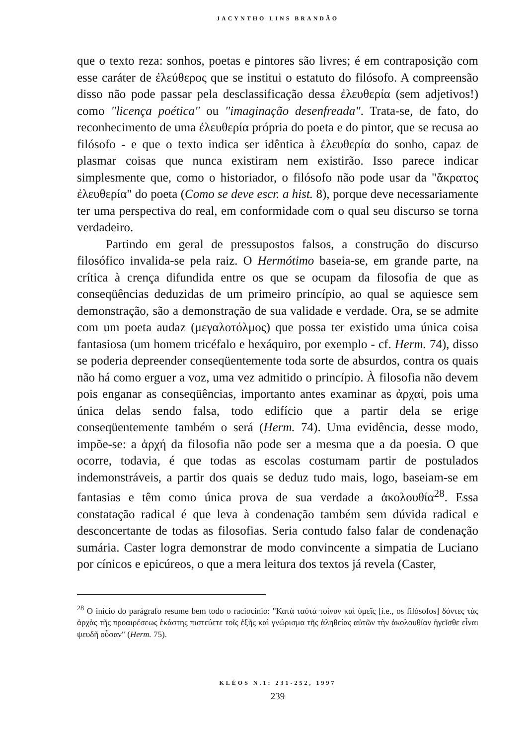JACYNTHO LINS BRANDÃO
que o texto reza: sonhos, poetas e pintores são livres; é em contraposição com esse caráter de ἐλεύθερος que se institui o estatuto do filósofo. A compreensão disso não pode passar pela desclassificação dessa ἐλευθερία (sem adjetivos!) como "licença poética" ou "imaginação desenfreada". Trata-se, de fato, do reconhecimento de uma ἐλευθερία própria do poeta e do pintor, que se recusa ao filósofo - e que o texto indica ser idêntica à ἐλευθερία do sonho, capaz de plasmar coisas que nunca existiram nem existirão. Isso parece indicar simplesmente que, como o historiador, o filósofo não pode usar da "ἄκρατος ἐλευθερία" do poeta (Como se deve escr. a hist. 8), porque deve necessariamente ter uma perspectiva do real, em conformidade com o qual seu discurso se torna verdadeiro.
Partindo em geral de pressupostos falsos, a construção do discurso filosófico invalida-se pela raiz. O Hermótimo baseia-se, em grande parte, na crítica à crença difundida entre os que se ocupam da filosofia de que as conseqüências deduzidas de um primeiro princípio, ao qual se aquiesce sem demonstração, são a demonstração de sua validade e verdade. Ora, se se admite com um poeta audaz (μεγαλοτόλμος) que possa ter existido uma única coisa fantasiosa (um homem tricéfalo e hexáquiro, por exemplo - cf. Herm. 74), disso se poderia depreender conseqüentemente toda sorte de absurdos, contra os quais não há como erguer a voz, uma vez admitido o princípio. À filosofia não devem pois enganar as conseqüências, importanto antes examinar as ἀρχαί, pois uma única delas sendo falsa, todo edifício que a partir dela se erige conseqüentemente também o será (Herm. 74). Uma evidência, desse modo, impõe-se: a ἀρχή da filosofia não pode ser a mesma que a da poesia. O que ocorre, todavia, é que todas as escolas costumam partir de postulados indemonstráveis, a partir dos quais se deduz tudo mais, logo, baseiam-se em fantasias e têm como única prova de sua verdade a ἀκολουθία<sup>28</sup>. Essa constatação radical é que leva à condenação também sem dúvida radical e desconcertante de todas as filosofias. Seria contudo falso falar de condenação sumária. Caster logra demonstrar de modo convincente a simpatia de Luciano por cínicos e epicúreos, o que a mera leitura dos textos já revela (Caster,
<sup>28</sup> O início do parágrafo resume bem todo o raciocínio: "Κατὰ ταὐτὰ τοίνυν καὶ ὑμεῖς [i.e., os filósofos] δόντες τὰς ἀρχὰς τῆς προαιρέσεως ἑκάστης πιστεύετε τοῖς ἑξῆς καὶ γνώρισμα τῆς ἀληθείας αὐτῶν τὴν ἀκολουθίαν ἡγεῖσθε εἶναι ψευδῆ οὖσαν" (Herm. 75).
KLÉOS N.1: 231-252, 1997
239